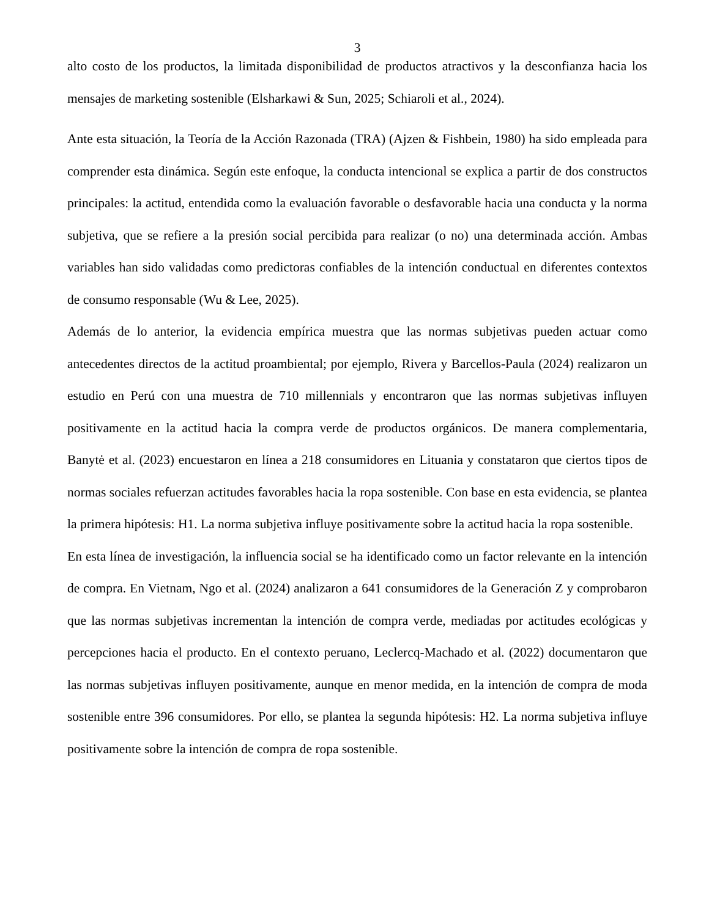3
alto costo de los productos, la limitada disponibilidad de productos atractivos y la desconfianza hacia los mensajes de marketing sostenible (Elsharkawi & Sun, 2025; Schiaroli et al., 2024).
Ante esta situación, la Teoría de la Acción Razonada (TRA) (Ajzen & Fishbein, 1980) ha sido empleada para comprender esta dinámica. Según este enfoque, la conducta intencional se explica a partir de dos constructos principales: la actitud, entendida como la evaluación favorable o desfavorable hacia una conducta y la norma subjetiva, que se refiere a la presión social percibida para realizar (o no) una determinada acción. Ambas variables han sido validadas como predictoras confiables de la intención conductual en diferentes contextos de consumo responsable (Wu & Lee, 2025).
Además de lo anterior, la evidencia empírica muestra que las normas subjetivas pueden actuar como antecedentes directos de la actitud proambiental; por ejemplo, Rivera y Barcellos-Paula (2024) realizaron un estudio en Perú con una muestra de 710 millennials y encontraron que las normas subjetivas influyen positivamente en la actitud hacia la compra verde de productos orgánicos. De manera complementaria, Banytė et al. (2023) encuestaron en línea a 218 consumidores en Lituania y constataron que ciertos tipos de normas sociales refuerzan actitudes favorables hacia la ropa sostenible. Con base en esta evidencia, se plantea la primera hipótesis: H1. La norma subjetiva influye positivamente sobre la actitud hacia la ropa sostenible.
En esta línea de investigación, la influencia social se ha identificado como un factor relevante en la intención de compra. En Vietnam, Ngo et al. (2024) analizaron a 641 consumidores de la Generación Z y comprobaron que las normas subjetivas incrementan la intención de compra verde, mediadas por actitudes ecológicas y percepciones hacia el producto. En el contexto peruano, Leclercq-Machado et al. (2022) documentaron que las normas subjetivas influyen positivamente, aunque en menor medida, en la intención de compra de moda sostenible entre 396 consumidores. Por ello, se plantea la segunda hipótesis: H2. La norma subjetiva influye positivamente sobre la intención de compra de ropa sostenible.